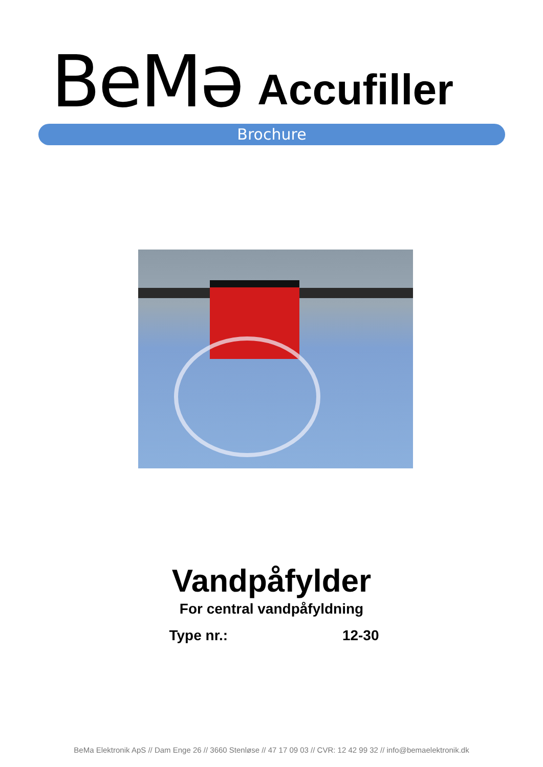BeMə Accufiller
Brochure
Vandpåfylder
For central vandpåfyldning
Type nr.: 12-30
BeMa Elektronik ApS // Dam Enge 26 // 3660 Stenløse // 47 17 09 03 // CVR: 12 42 99 32 // info@bemaelektronik.dk